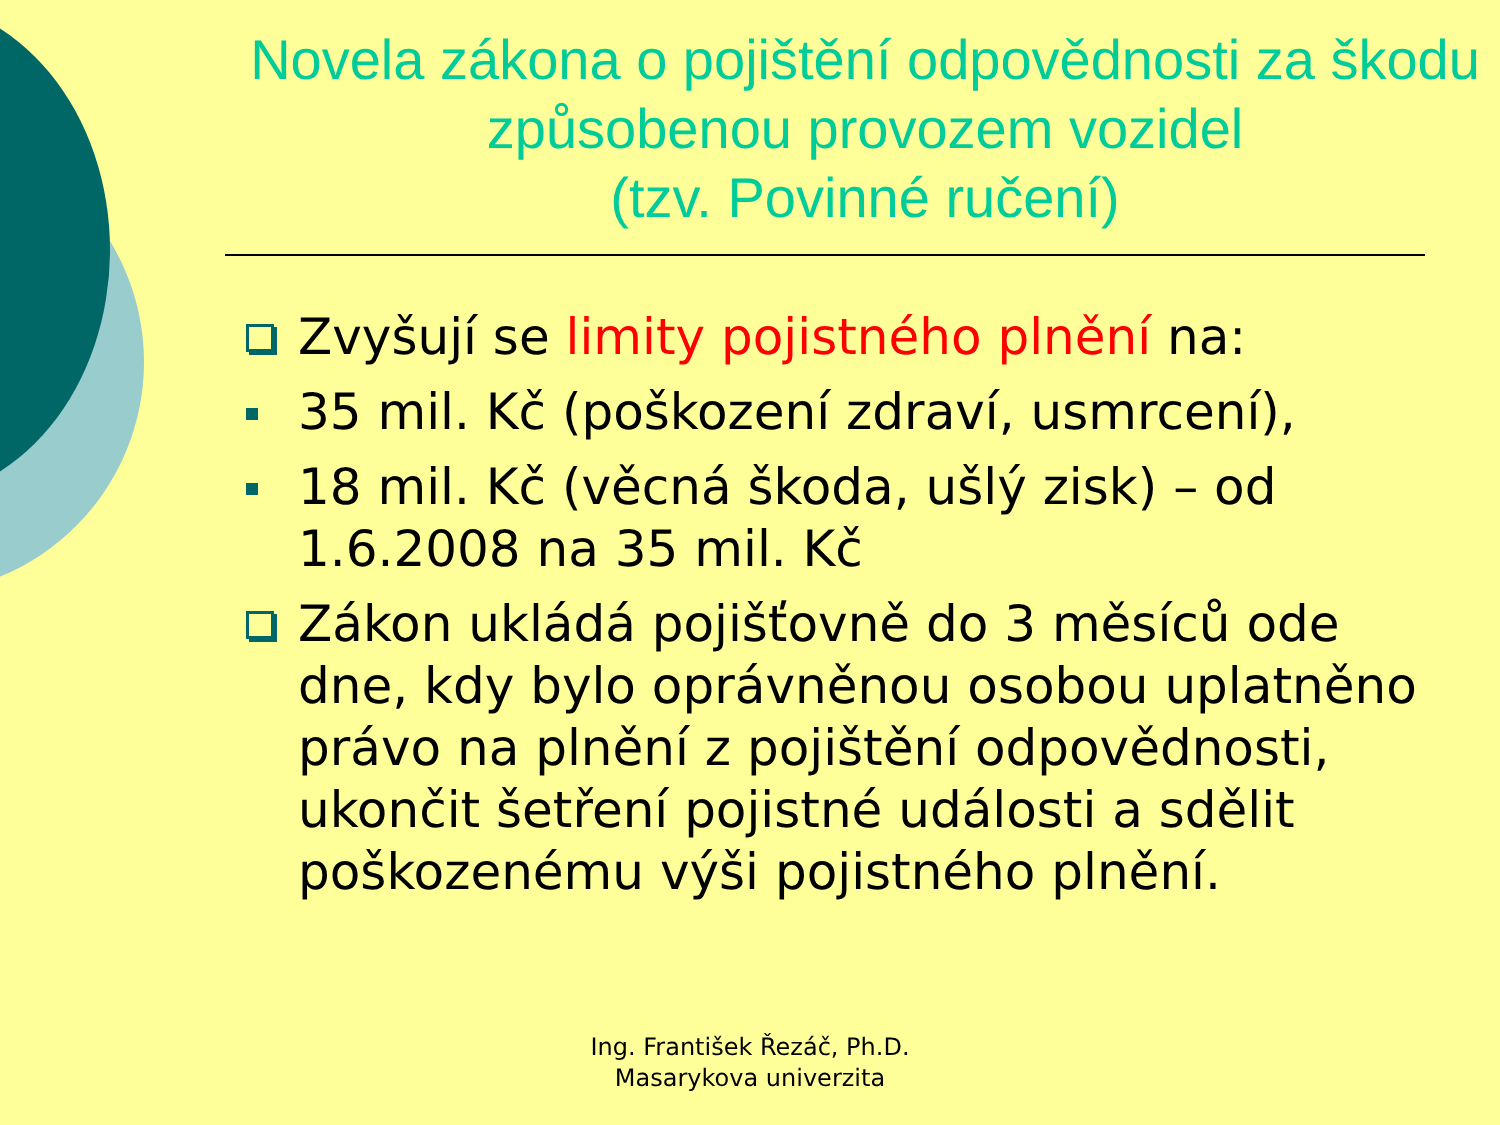Novela zákona o pojištění odpovědnosti za škodu způsobenou provozem vozidel
(tzv. Povinné ručení)
Zvyšují se limity pojistného plnění na:
35 mil. Kč (poškození zdraví, usmrcení),
18 mil. Kč (věcná škoda, ušlý zisk) – od 1.6.2008 na 35 mil. Kč
Zákon ukládá pojišťovně do 3 měsíců ode dne, kdy bylo oprávněnou osobou uplatněno právo na plnění z pojištění odpovědnosti, ukončit šetření pojistné události a sdělit poškozenému výši pojistného plnění.
Ing. František Řezáč, Ph.D.
Masarykova univerzita